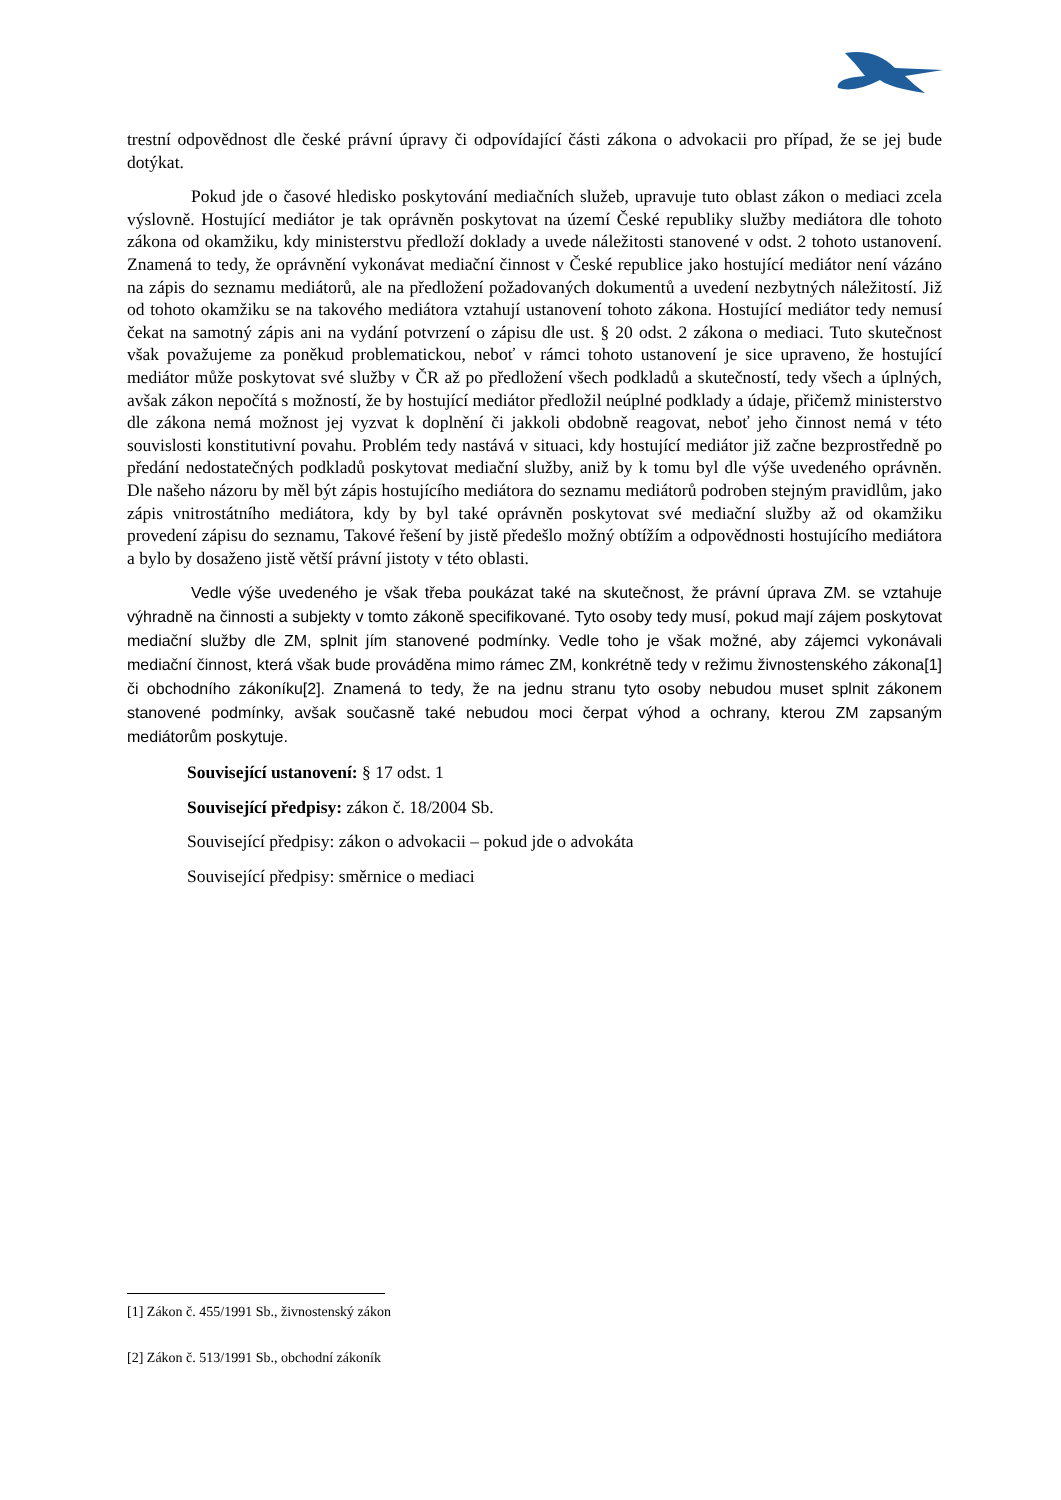trestní odpovědnost dle české právní úpravy či odpovídající části zákona o advokacii pro případ, že se jej bude dotýkat.
Pokud jde o časové hledisko poskytování mediačních služeb, upravuje tuto oblast zákon o mediaci zcela výslovně. Hostující mediátor je tak oprávněn poskytovat na území České republiky služby mediátora dle tohoto zákona od okamžiku, kdy ministerstvu předloží doklady a uvede náležitosti stanovené v odst. 2 tohoto ustanovení. Znamená to tedy, že oprávnění vykonávat mediační činnost v České republice jako hostující mediátor není vázáno na zápis do seznamu mediátorů, ale na předložení požadovaných dokumentů a uvedení nezbytných náležitostí. Již od tohoto okamžiku se na takového mediátora vztahují ustanovení tohoto zákona. Hostující mediátor tedy nemusí čekat na samotný zápis ani na vydání potvrzení o zápisu dle ust. § 20 odst. 2 zákona o mediaci. Tuto skutečnost však považujeme za poněkud problematickou, neboť v rámci tohoto ustanovení je sice upraveno, že hostující mediátor může poskytovat své služby v ČR až po předložení všech podkladů a skutečností, tedy všech a úplných, avšak zákon nepočítá s možností, že by hostující mediátor předložil neúplné podklady a údaje, přičemž ministerstvo dle zákona nemá možnost jej vyzvat k doplnění či jakkoli obdobně reagovat, neboť jeho činnost nemá v této souvislosti konstitutivní povahu. Problém tedy nastává v situaci, kdy hostující mediátor již začne bezprostředně po předání nedostatečných podkladů poskytovat mediační služby, aniž by k tomu byl dle výše uvedeného oprávněn. Dle našeho názoru by měl být zápis hostujícího mediátora do seznamu mediátorů podroben stejným pravidlům, jako zápis vnitrostátního mediátora, kdy by byl také oprávněn poskytovat své mediační služby až od okamžiku provedení zápisu do seznamu, Takové řešení by jistě předešlo možný obtížím a odpovědnosti hostujícího mediátora a bylo by dosaženo jistě větší právní jistoty v této oblasti.
Vedle výše uvedeného je však třeba poukázat také na skutečnost, že právní úprava ZM. se vztahuje výhradně na činnosti a subjekty v tomto zákoně specifikované. Tyto osoby tedy musí, pokud mají zájem poskytovat mediační služby dle ZM, splnit jím stanovené podmínky. Vedle toho je však možné, aby zájemci vykonávali mediační činnost, která však bude prováděna mimo rámec ZM, konkrétně tedy v režimu živnostenského zákona[1] či obchodního zákoníku[2]. Znamená to tedy, že na jednu stranu tyto osoby nebudou muset splnit zákonem stanovené podmínky, avšak současně také nebudou moci čerpat výhod a ochrany, kterou ZM zapsaným mediátorům poskytuje.
Související ustanovení: § 17 odst. 1
Související předpisy: zákon č. 18/2004 Sb.
Související předpisy: zákon o advokacii – pokud jde o advokáta
Související předpisy: směrnice o mediaci
[1] Zákon č. 455/1991 Sb., živnostenský zákon
[2] Zákon č. 513/1991 Sb., obchodní zákoník